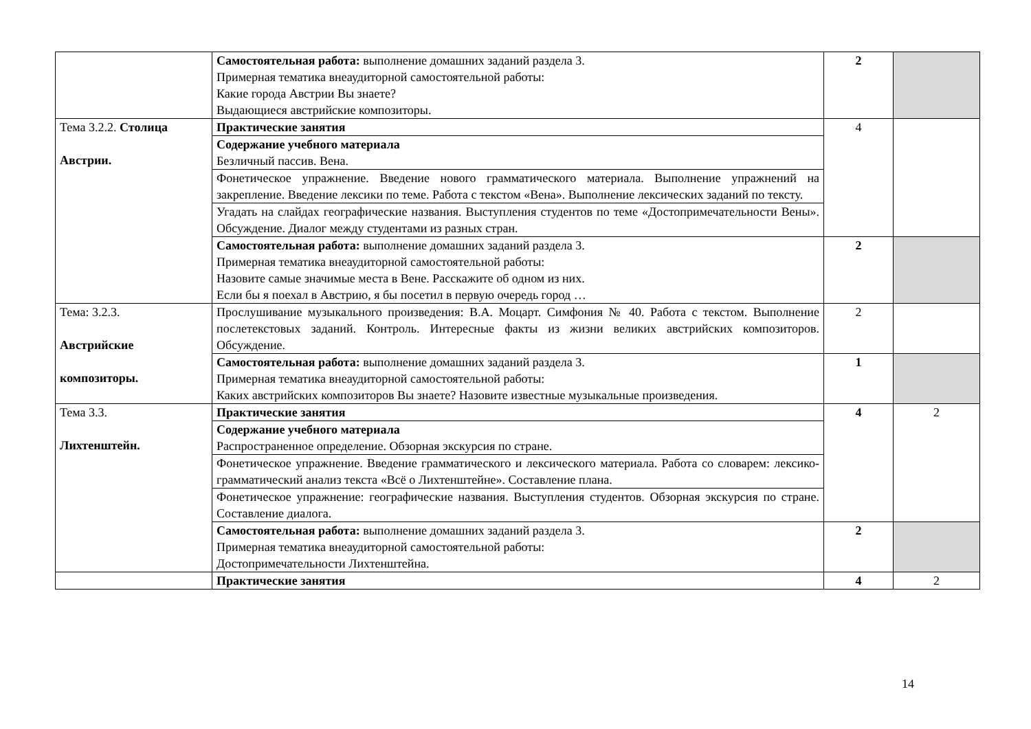| | Самостоятельная работа: выполнение домашних заданий раздела 3. Примерная тематика внеаудиторной самостоятельной работы: Какие города Австрии Вы знаете? Выдающиеся австрийские композиторы. | 2 | |
| Тема 3.2.2. Столица Австрии. | Практические занятия | 4 | |
| | Содержание учебного материала Безличный пассив. Вена. | | |
| | Фонетическое упражнение. Введение нового грамматического материала. Выполнение упражнений на закрепление. Введение лексики по теме. Работа с текстом «Вена». Выполнение лексических заданий по тексту. | | |
| | Угадать на слайдах географические названия. Выступления студентов по теме «Достопримечательности Вены». Обсуждение. Диалог между студентами из разных стран. | | |
| | Самостоятельная работа: выполнение домашних заданий раздела 3. Примерная тематика внеаудиторной самостоятельной работы: Назовите самые значимые места в Вене. Расскажите об одном из них. Если бы я поехал в Австрию, я бы посетил в первую очередь город … | 2 | |
| Тема: 3.2.3. Австрийские композиторы. | Прослушивание музыкального произведения: В.А. Моцарт. Симфония № 40. Работа с текстом. Выполнение послетекстовых заданий. Контроль. Интересные факты из жизни великих австрийских композиторов. Обсуждение. | 2 | |
| | Самостоятельная работа: выполнение домашних заданий раздела 3. Примерная тематика внеаудиторной самостоятельной работы: Каких австрийских композиторов Вы знаете? Назовите известные музыкальные произведения. | 1 | |
| Тема 3.3. Лихтенштейн. | Практические занятия | 4 | 2 |
| | Содержание учебного материала Распространенное определение. Обзорная экскурсия по стране. | | |
| | Фонетическое упражнение. Введение грамматического и лексического материала. Работа со словарем: лексико-грамматический анализ текста «Всё о Лихтенштейне». Составление плана. | | |
| | Фонетическое упражнение: географические названия. Выступления студентов. Обзорная экскурсия по стране. Составление диалога. | | |
| | Самостоятельная работа: выполнение домашних заданий раздела 3. Примерная тематика внеаудиторной самостоятельной работы: Достопримечательности Лихтенштейна. | 2 | |
| | Практические занятия | 4 | 2 |
14